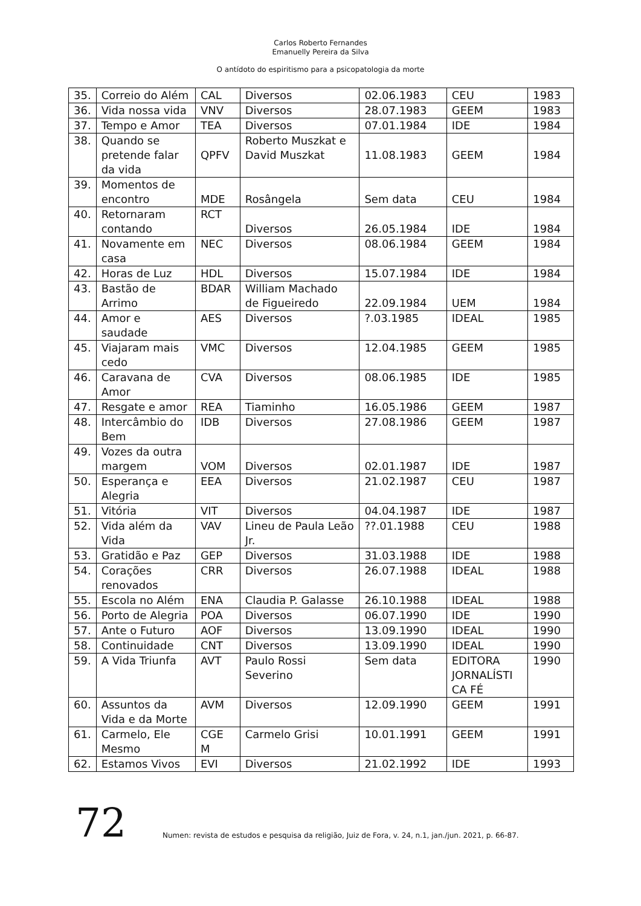Carlos Roberto Fernandes
Emanuelly Pereira da Silva
O antídoto do espiritismo para a psicopatologia da morte
| 35. | Correio do Além | CAL | Diversos | 02.06.1983 | CEU | 1983 |
| 36. | Vida nossa vida | VNV | Diversos | 28.07.1983 | GEEM | 1983 |
| 37. | Tempo e Amor | TEA | Diversos | 07.01.1984 | IDE | 1984 |
| 38. | Quando se pretende falar da vida | QPFV | Roberto Muszkat e David Muszkat | 11.08.1983 | GEEM | 1984 |
| 39. | Momentos de encontro | MDE | Rosângela | Sem data | CEU | 1984 |
| 40. | Retornaram contando | RCT | Diversos | 26.05.1984 | IDE | 1984 |
| 41. | Novamente em casa | NEC | Diversos | 08.06.1984 | GEEM | 1984 |
| 42. | Horas de Luz | HDL | Diversos | 15.07.1984 | IDE | 1984 |
| 43. | Bastão de Arrimo | BDAR | William Machado de Figueiredo | 22.09.1984 | UEM | 1984 |
| 44. | Amor e saudade | AES | Diversos | ?.03.1985 | IDEAL | 1985 |
| 45. | Viajaram mais cedo | VMC | Diversos | 12.04.1985 | GEEM | 1985 |
| 46. | Caravana de Amor | CVA | Diversos | 08.06.1985 | IDE | 1985 |
| 47. | Resgate e amor | REA | Tiaminho | 16.05.1986 | GEEM | 1987 |
| 48. | Intercâmbio do Bem | IDB | Diversos | 27.08.1986 | GEEM | 1987 |
| 49. | Vozes da outra margem | VOM | Diversos | 02.01.1987 | IDE | 1987 |
| 50. | Esperança e Alegria | EEA | Diversos | 21.02.1987 | CEU | 1987 |
| 51. | Vitória | VIT | Diversos | 04.04.1987 | IDE | 1987 |
| 52. | Vida além da Vida | VAV | Lineu de Paula Leão Jr. | ??.01.1988 | CEU | 1988 |
| 53. | Gratidão e Paz | GEP | Diversos | 31.03.1988 | IDE | 1988 |
| 54. | Corações renovados | CRR | Diversos | 26.07.1988 | IDEAL | 1988 |
| 55. | Escola no Além | ENA | Claudia P. Galasse | 26.10.1988 | IDEAL | 1988 |
| 56. | Porto de Alegria | POA | Diversos | 06.07.1990 | IDE | 1990 |
| 57. | Ante o Futuro | AOF | Diversos | 13.09.1990 | IDEAL | 1990 |
| 58. | Continuidade | CNT | Diversos | 13.09.1990 | IDEAL | 1990 |
| 59. | A Vida Triunfa | AVT | Paulo Rossi Severino | Sem data | EDITORA JORNALÍSTI CA FÉ | 1990 |
| 60. | Assuntos da Vida e da Morte | AVM | Diversos | 12.09.1990 | GEEM | 1991 |
| 61. | Carmelo, Ele Mesmo | CGE M | Carmelo Grisi | 10.01.1991 | GEEM | 1991 |
| 62. | Estamos Vivos | EVI | Diversos | 21.02.1992 | IDE | 1993 |
72
Numen: revista de estudos e pesquisa da religião, Juiz de Fora, v. 24, n.1, jan./jun. 2021, p. 66-87.